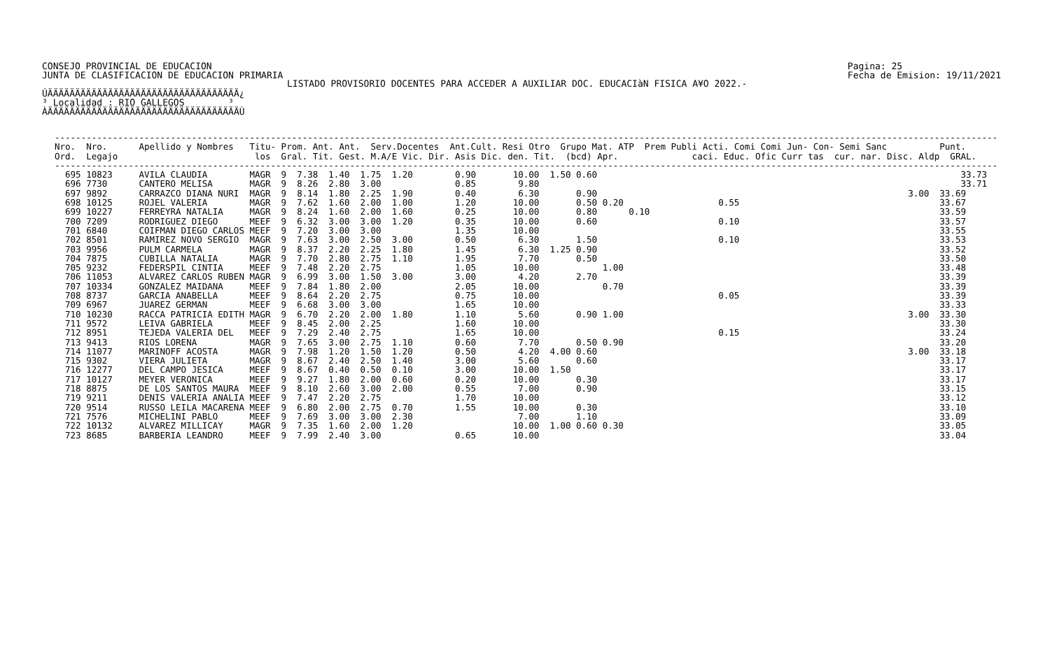CONSEJO PROVINCIAL DE EDUCACION
JUNTA DE CLASIFICACION DE EDUCACION PRIMARIA
Pagina: 25
Fecha de Emision: 19/11/2021
LISTADO PROVISORIO DOCENTES PARA ACCEDER A AUXILIAR DOC. EDUCACIàN FISICA A¥O 2022.-
ÚÄÄÄÄÄÄÄÄÄÄÄÄÄÄÄÄÄÄÄÄÄÄÄÄÄÄÄÄÄÄÄÄÄÄÄ¿ ³ Localidad : RIO GALLEGOS ³ ÀÄÄÄÄÄÄÄÄÄÄÄÄÄÄÄÄÄÄÄÄÄÄÄÄÄÄÄÄÄÄÄÄÄÄÄÙ

| Nro. |
| --- |
----------------------------------------------------------------------------------------------------------------------------------------------------------------------------------- Nro. Nro. Apellido y Nombres Titu- Prom. Ant. Ant. Serv.Docentes Ant.Cult. Resi Otro Grupo Mat. ATP Prem Publi Acti. Comi Comi Jun- Con- Semi Sanc Punt. Ord. Legajo los Gral. Tit. Gest. M.A/E Vic. Dir. Asis Dic. den. Tit. (bcd) Apr. caci. Educ. Ofic Curr tas cur. nar. Disc. Aldp GRAL. ----------------------------------------------------------------------------------------------------------------------------------------------------------------------------------- 695 10823 AVILA CLAUDIA MAGR 9 7.38 1.40 1.75 1.20 0.90 10.00 1.50 0.60 33.73 696 7730 CANTERO MELISA MAGR 9 8.26 2.80 3.00 0.85 9.80 33.71 697 9892 CARRAZCO DIANA NURI MAGR 9 8.14 1.80 2.25 1.90 0.40 6.30 0.90 3.00 33.69 698 10125 ROJEL VALERIA MAGR 9 7.62 1.60 2.00 1.00 1.20 10.00 0.50 0.20 0.55 33.67 699 10227 FERREYRA NATALIA MAGR 9 8.24 1.60 2.00 1.60 0.25 10.00 0.80 0.10 33.59 700 7209 RODRIGUEZ DIEGO MEEF 9 6.32 3.00 3.00 1.20 0.35 10.00 0.60 0.10 33.57 701 6840 COIFMAN DIEGO CARLOS MEEF 9 7.20 3.00 3.00 1.35 10.00 33.55 702 8501 RAMIREZ NOVO SERGIO MAGR 9 7.63 3.00 2.50 3.00 0.50 6.30 1.50 0.10 33.53 703 9956 PULM CARMELA MAGR 9 8.37 2.20 2.25 1.80 1.45 6.30 1.25 0.90 33.52 704 7875 CUBILLA NATALIA MAGR 9 7.70 2.80 2.75 1.10 1.95 7.70 0.50 33.50 705 9232 FEDERSPIL CINTIA MEEF 9 7.48 2.20 2.75 1.05 10.00 1.00 33.48 706 11053 ALVAREZ CARLOS RUBEN MAGR 9 6.99 3.00 1.50 3.00 3.00 4.20 2.70 33.39 707 10334 GONZALEZ MAIDANA MEEF 9 7.84 1.80 2.00 2.05 10.00 0.70 33.39 708 8737 GARCIA ANABELLA MEEF 9 8.64 2.20 2.75 0.75 10.00 0.05 33.39 709 6967 JUAREZ GERMAN MEEF 9 6.68 3.00 3.00 1.65 10.00 33.33 710 10230 RACCA PATRICIA EDITH MAGR 9 6.70 2.20 2.00 1.80 1.10 5.60 0.90 1.00 3.00 33.30 711 9572 LEIVA GABRIELA MEEF 9 8.45 2.00 2.25 1.60 10.00 33.30 712 8951 TEJEDA VALERIA DEL MEEF 9 7.29 2.40 2.75 1.65 10.00 0.15 33.24 713 9413 RIOS LORENA MAGR 9 7.65 3.00 2.75 1.10 0.60 7.70 0.50 0.90 33.20 714 11077 MARINOFF ACOSTA MAGR 9 7.98 1.20 1.50 1.20 0.50 4.20 4.00 0.60 3.00 33.18 715 9302 VIERA JULIETA MAGR 9 8.67 2.40 2.50 1.40 3.00 5.60 0.60 33.17 716 12277 DEL CAMPO JESICA MEEF 9 8.67 0.40 0.50 0.10 3.00 10.00 1.50 33.17 717 10127 MEYER VERONICA MEEF 9 9.27 1.80 2.00 0.60 0.20 10.00 0.30 33.17 718 8875 DE LOS SANTOS MAURA MEEF 9 8.10 2.60 3.00 2.00 0.55 7.00 0.90 33.15 719 9211 DENIS VALERIA ANALIA MEEF 9 7.47 2.20 2.75 1.70 10.00 33.12 720 9514 RUSSO LEILA MACARENA MEEF 9 6.80 2.00 2.75 0.70 1.55 10.00 0.30 33.10 721 7576 MICHELINI PABLO MEEF 9 7.69 3.00 3.00 2.30 7.00 1.10 33.09 722 10132 ALVAREZ MILLICAY MAGR 9 7.35 1.60 2.00 1.20 10.00 1.00 0.60 0.30 33.05 723 8685 BARBERIA LEANDRO MEEF 9 7.99 2.40 3.00 0.65 10.00 33.04